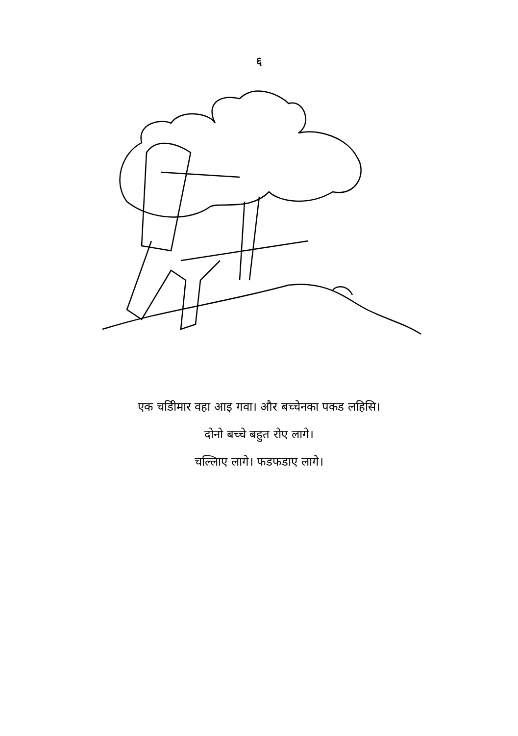६
एक चडिीमार वहा आइ गवा। और बच्चेनका पकड लहिसि।
दोनो बच्चे बहुत रोए लागे।
चल्लिाए लागे। फडफडाए लागे।